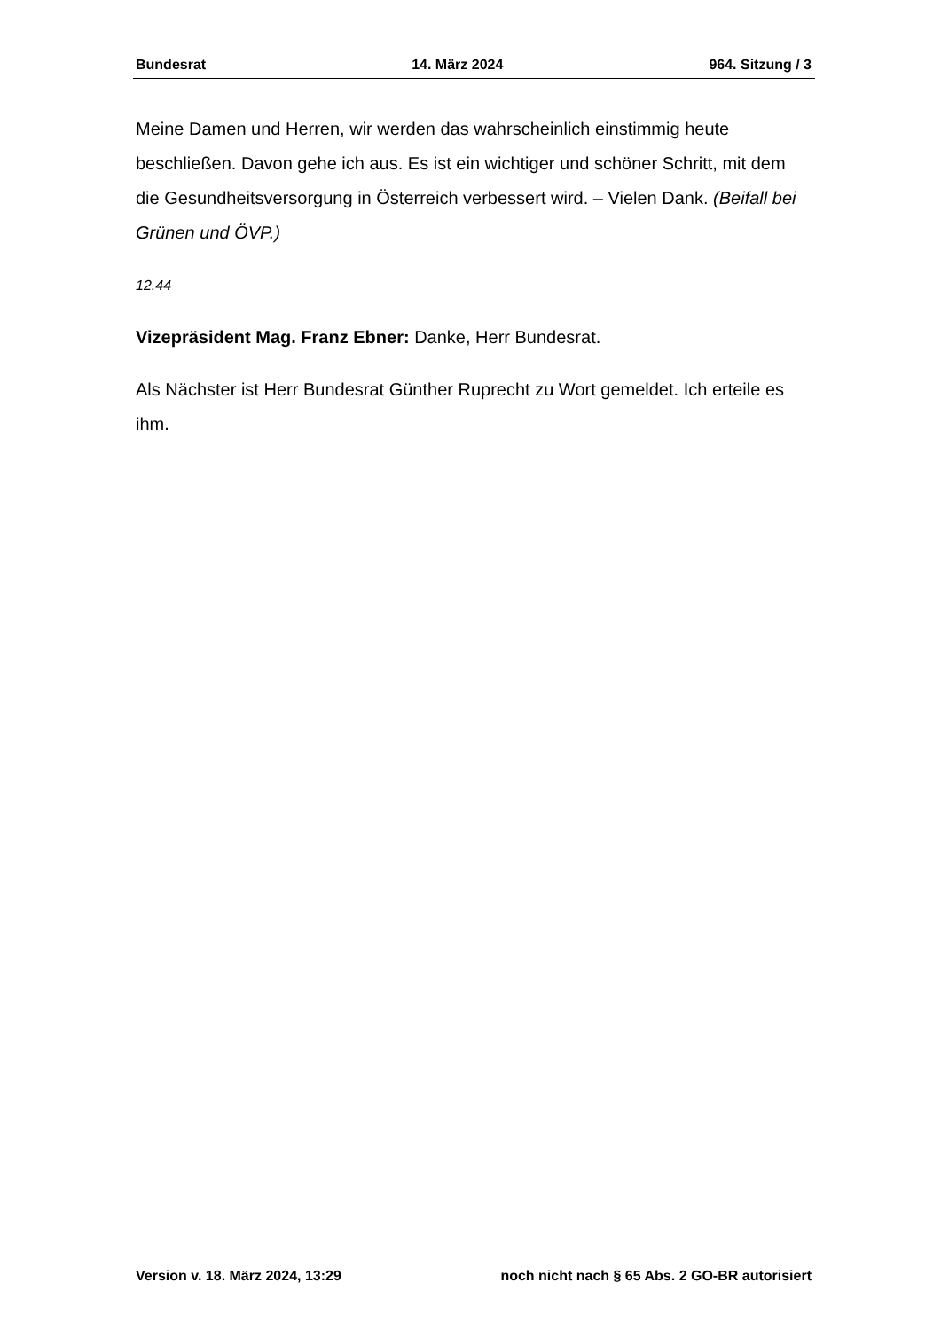Bundesrat 14. März 2024 964. Sitzung / 3
Meine Damen und Herren, wir werden das wahrscheinlich einstimmig heute beschließen. Davon gehe ich aus. Es ist ein wichtiger und schöner Schritt, mit dem die Gesundheitsversorgung in Österreich verbessert wird. – Vielen Dank. (Beifall bei Grünen und ÖVP.)
12.44
Vizepräsident Mag. Franz Ebner: Danke, Herr Bundesrat.
Als Nächster ist Herr Bundesrat Günther Ruprecht zu Wort gemeldet. Ich erteile es ihm.
Version v. 18. März 2024, 13:29 noch nicht nach § 65 Abs. 2 GO-BR autorisiert